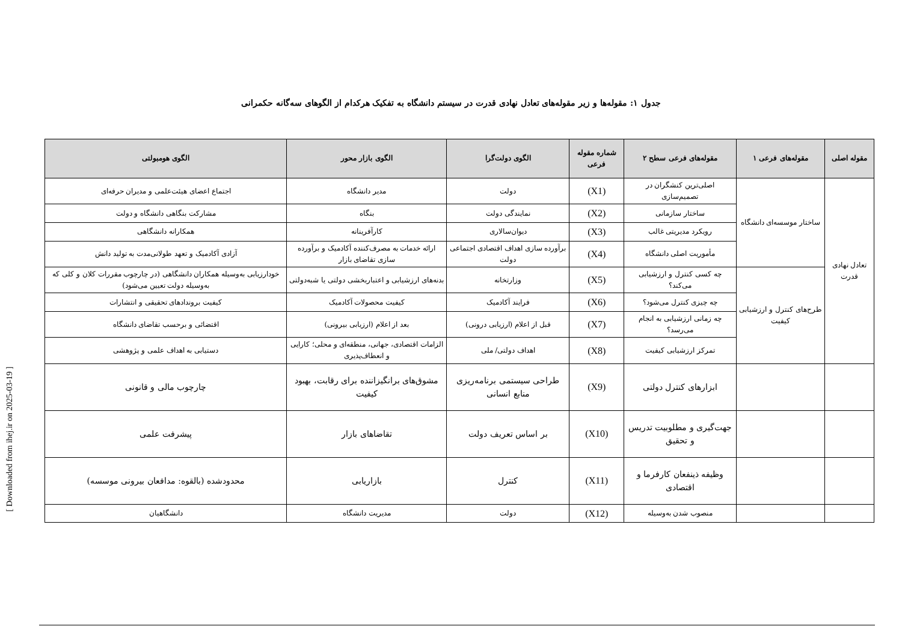[ Downloaded from ihej.ir on 2025-03-19 ]
جدول ۱: مقوله‌ها و زیر مقوله‌های تعادل نهادی قدرت در سیستم دانشگاه به تفکیک هرکدام از الگوهای سه‌گانه حکمرانی
| مقوله اصلی | مقوله‌های فرعی ۱ | مقوله‌های فرعی سطح ۲ | شماره مقوله فرعی | الگوی دولت‌گرا | الگوی بازار محور | الگوی هومبولتی |
| --- | --- | --- | --- | --- | --- | --- |
| تعادل نهادی قدرت | ساختار موسسه‌ای دانشگاه | اصلی‌ترین کنشگران در تصمیم‌سازی | (X1) | دولت | مدیر دانشگاه | اجتماع اعضای هیئت‌علمی و مدیران حرفه‌ای |
| | | ساختار سازمانی | (X2) | نمایندگی دولت | بنگاه | مشارکت بنگاهی دانشگاه و دولت |
| | | رویکرد مدیریتی غالب | (X3) | دیوان‌سالاری | کارآفرینانه | همکارانه دانشگاهی |
| | | مأموریت اصلی دانشگاه | (X4) | برآورده سازی اهداف اقتصادی اجتماعی دولت | ارائه خدمات به مصرف‌کننده آکادمیک و برآورده سازی تقاضای بازار | آزادی آکادمیک و تعهد طولانی‌مدت به تولید دانش |
| | طرح‌های کنترل و ارزشیابی کیفیت | چه کسی کنترل و ارزشیابی می‌کند؟ | (X5) | وزارتخانه | بدنه‌های ارزشیابی و اعتباربخشی دولتی یا شبه‌دولتی | خودارزیابی به‌وسیله همکاران دانشگاهی (در چارچوب مقررات کلان و کلی که به‌وسیله دولت تعیین می‌شود) |
| | | چه چیزی کنترل می‌شود؟ | (X6) | فرایند آکادمیک | کیفیت محصولات آکادمیک | کیفیت بروندادهای تحقیقی و انتشارات |
| | | چه زمانی ارزشیابی به انجام می‌رسد؟ | (X7) | قبل از اعلام (ارزیابی درونی) | بعد از اعلام (ارزیابی بیرونی) | اقتضائی و برحسب تقاضای دانشگاه |
| | | تمرکز ارزشیابی کیفیت | (X8) | اهداف دولتی/ ملی | الزامات اقتصادی، جهانی، منطقه‌ای و محلی؛ کارایی و انعطاف‌پذیری | دستیابی به اهداف علمی و پژوهشی |
| | | ابزارهای کنترل دولتی | (X9) | طراحی سیستمی برنامه‌ریزی منابع انسانی | مشوق‌های برانگیزاننده برای رقابت، بهبود کیفیت | چارچوب مالی و قانونی |
| | | جهت‌گیری و مطلوبیت تدریس و تحقیق | (X10) | بر اساس تعریف دولت | تقاضاهای بازار | پیشرفت علمی |
| | | وظیفه ذینفعان کارفرما و اقتصادی | (X11) | کنترل | بازاریابی | محدودشده (بالقوه: مدافعان بیرونی موسسه) |
| | | منصوب شدن به‌وسیله | (X12) | دولت | مدیریت دانشگاه | دانشگاهیان |